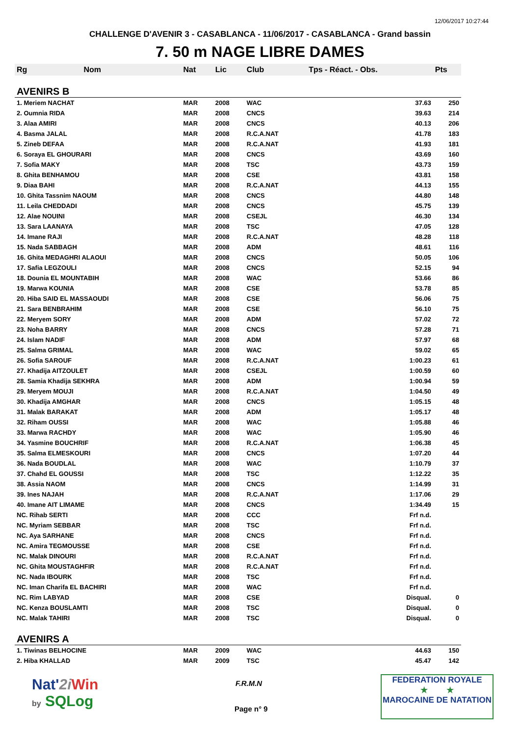12/06/2017 10:27:44
CHALLENGE D'AVENIR 3 - CASABLANCA - 11/06/2017 - CASABLANCA - Grand bassin
7. 50 m NAGE LIBRE DAMES
| Rg | Nom | Nat | Lic | Club | Tps - Réact. - Obs. | Pts |
| --- | --- | --- | --- | --- | --- | --- |
| AVENIRS B | | | | | | |
| 1. Meriem NACHAT | | MAR | 2008 | WAC | 37.63 | 250 |
| 2. Oumnia RIDA | | MAR | 2008 | CNCS | 39.63 | 214 |
| 3. Alaa AMIRI | | MAR | 2008 | CNCS | 40.13 | 206 |
| 4. Basma JALAL | | MAR | 2008 | R.C.A.NAT | 41.78 | 183 |
| 5. Zineb DEFAA | | MAR | 2008 | R.C.A.NAT | 41.93 | 181 |
| 6. Soraya EL GHOURARI | | MAR | 2008 | CNCS | 43.69 | 160 |
| 7. Sofia MAKY | | MAR | 2008 | TSC | 43.73 | 159 |
| 8. Ghita BENHAMOU | | MAR | 2008 | CSE | 43.81 | 158 |
| 9. Diaa BAHI | | MAR | 2008 | R.C.A.NAT | 44.13 | 155 |
| 10. Ghita Tassnim NAOUM | | MAR | 2008 | CNCS | 44.80 | 148 |
| 11. Leila CHEDDADI | | MAR | 2008 | CNCS | 45.75 | 139 |
| 12. Alae NOUINI | | MAR | 2008 | CSEJL | 46.30 | 134 |
| 13. Sara LAANAYA | | MAR | 2008 | TSC | 47.05 | 128 |
| 14. Imane RAJI | | MAR | 2008 | R.C.A.NAT | 48.28 | 118 |
| 15. Nada SABBAGH | | MAR | 2008 | ADM | 48.61 | 116 |
| 16. Ghita MEDAGHRI ALAOUI | | MAR | 2008 | CNCS | 50.05 | 106 |
| 17. Safia LEGZOULI | | MAR | 2008 | CNCS | 52.15 | 94 |
| 18. Dounia EL MOUNTABIH | | MAR | 2008 | WAC | 53.66 | 86 |
| 19. Marwa KOUNIA | | MAR | 2008 | CSE | 53.78 | 85 |
| 20. Hiba SAID EL MASSAOUDI | | MAR | 2008 | CSE | 56.06 | 75 |
| 21. Sara BENBRAHIM | | MAR | 2008 | CSE | 56.10 | 75 |
| 22. Meryem SORY | | MAR | 2008 | ADM | 57.02 | 72 |
| 23. Noha BARRY | | MAR | 2008 | CNCS | 57.28 | 71 |
| 24. Islam NADIF | | MAR | 2008 | ADM | 57.97 | 68 |
| 25. Salma GRIMAL | | MAR | 2008 | WAC | 59.02 | 65 |
| 26. Sofia SAROUF | | MAR | 2008 | R.C.A.NAT | 1:00.23 | 61 |
| 27. Khadija AITZOULET | | MAR | 2008 | CSEJL | 1:00.59 | 60 |
| 28. Samia Khadija SEKHRA | | MAR | 2008 | ADM | 1:00.94 | 59 |
| 29. Meryem MOUJI | | MAR | 2008 | R.C.A.NAT | 1:04.50 | 49 |
| 30. Khadija AMGHAR | | MAR | 2008 | CNCS | 1:05.15 | 48 |
| 31. Malak BARAKAT | | MAR | 2008 | ADM | 1:05.17 | 48 |
| 32. Riham OUSSI | | MAR | 2008 | WAC | 1:05.88 | 46 |
| 33. Marwa RACHDY | | MAR | 2008 | WAC | 1:05.90 | 46 |
| 34. Yasmine BOUCHRIF | | MAR | 2008 | R.C.A.NAT | 1:06.38 | 45 |
| 35. Salma ELMESKOURI | | MAR | 2008 | CNCS | 1:07.20 | 44 |
| 36. Nada BOUDLAL | | MAR | 2008 | WAC | 1:10.79 | 37 |
| 37. Chahd EL GOUSSI | | MAR | 2008 | TSC | 1:12.22 | 35 |
| 38. Assia NAOM | | MAR | 2008 | CNCS | 1:14.99 | 31 |
| 39. Ines NAJAH | | MAR | 2008 | R.C.A.NAT | 1:17.06 | 29 |
| 40. Imane AIT LIMAME | | MAR | 2008 | CNCS | 1:34.49 | 15 |
| NC. Rihab SERTI | | MAR | 2008 | CCC | Frf n.d. | |
| NC. Myriam SEBBAR | | MAR | 2008 | TSC | Frf n.d. | |
| NC. Aya SARHANE | | MAR | 2008 | CNCS | Frf n.d. | |
| NC. Amira TEGMOUSSE | | MAR | 2008 | CSE | Frf n.d. | |
| NC. Malak DINOURI | | MAR | 2008 | R.C.A.NAT | Frf n.d. | |
| NC. Ghita MOUSTAGHFIR | | MAR | 2008 | R.C.A.NAT | Frf n.d. | |
| NC. Nada IBOURK | | MAR | 2008 | TSC | Frf n.d. | |
| NC. Iman Charifa EL BACHIRI | | MAR | 2008 | WAC | Frf n.d. | |
| NC. Rim LABYAD | | MAR | 2008 | CSE | Disqual. | 0 |
| NC. Kenza BOUSLAMTI | | MAR | 2008 | TSC | Disqual. | 0 |
| NC. Malak TAHIRI | | MAR | 2008 | TSC | Disqual. | 0 |
| AVENIRS A | | | | | | |
| 1. Tiwinas BELHOCINE | | MAR | 2009 | WAC | 44.63 | 150 |
| 2. Hiba KHALLAD | | MAR | 2009 | TSC | 45.47 | 142 |
Nat'2i Win
by SQLog
F.R.M.N
Page n° 9
FEDERATION ROYALE
★ ★
MAROCAINE DE NATATION